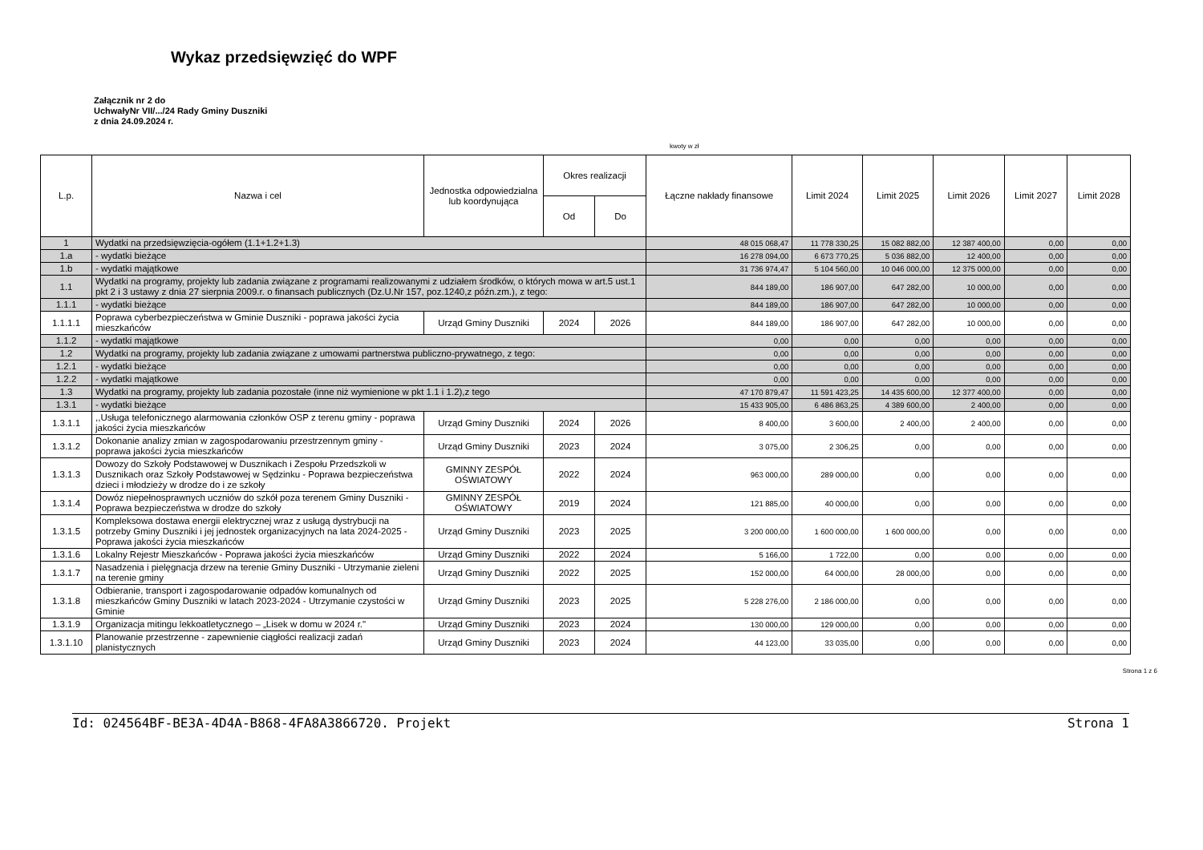Wykaz przedsięwzięć do WPF
Załącznik nr 2 do
UchwałyNr VII/.../24 Rady Gminy Duszniki
z dnia 24.09.2024 r.
kwoty w zł
| L.p. | Nazwa i cel | Jednostka odpowiedzialna lub koordynująca | Okres realizacji | | Łączne nakłady finansowe | Limit 2024 | Limit 2025 | Limit 2026 | Limit 2027 | Limit 2028 |
| --- | --- | --- | --- | --- | --- | --- | --- | --- | --- | --- |
| | | | Od | Do | | | | | | |
| 1 | Wydatki na przedsięwzięcia-ogółem (1.1+1.2+1.3) | | | | 48 015 068,47 | 11 778 330,25 | 15 082 882,00 | 12 387 400,00 | 0,00 | 0,00 |
| 1.a | - wydatki bieżące | | | | 16 278 094,00 | 6 673 770,25 | 5 036 882,00 | 12 400,00 | 0,00 | 0,00 |
| 1.b | - wydatki majątkowe | | | | 31 736 974,47 | 5 104 560,00 | 10 046 000,00 | 12 375 000,00 | 0,00 | 0,00 |
| 1.1 | Wydatki na programy, projekty lub zadania związane z programami realizowanymi z udziałem środków, o których mowa w art.5 ust.1 pkt 2 i 3 ustawy z dnia 27 sierpnia 2009.r. o finansach publicznych (Dz.U.Nr 157, poz.1240,z późn.zm.), z tego: | | | | 844 189,00 | 186 907,00 | 647 282,00 | 10 000,00 | 0,00 | 0,00 |
| 1.1.1 | - wydatki bieżące | | | | 844 189,00 | 186 907,00 | 647 282,00 | 10 000,00 | 0,00 | 0,00 |
| 1.1.1.1 | Poprawa cyberbezpieczeństwa w Gminie Duszniki - poprawa jakości życia mieszkańców | Urząd Gminy Duszniki | 2024 | 2026 | 844 189,00 | 186 907,00 | 647 282,00 | 10 000,00 | 0,00 | 0,00 |
| 1.1.2 | - wydatki majątkowe | | | | 0,00 | 0,00 | 0,00 | 0,00 | 0,00 | 0,00 |
| 1.2 | Wydatki na programy, projekty lub zadania związane z umowami partnerstwa publiczno-prywatnego, z tego: | | | | 0,00 | 0,00 | 0,00 | 0,00 | 0,00 | 0,00 |
| 1.2.1 | - wydatki bieżące | | | | 0,00 | 0,00 | 0,00 | 0,00 | 0,00 | 0,00 |
| 1.2.2 | - wydatki majątkowe | | | | 0,00 | 0,00 | 0,00 | 0,00 | 0,00 | 0,00 |
| 1.3 | Wydatki na programy, projekty lub zadania pozostałe (inne niż wymienione w pkt 1.1 i 1.2),z tego | | | | 47 170 879,47 | 11 591 423,25 | 14 435 600,00 | 12 377 400,00 | 0,00 | 0,00 |
| 1.3.1 | - wydatki bieżące | | | | 15 433 905,00 | 6 486 863,25 | 4 389 600,00 | 2 400,00 | 0,00 | 0,00 |
| 1.3.1.1 | ,,Usługa telefonicznego alarmowania członków OSP z terenu gminy - poprawa jakości życia mieszkańców | Urząd Gminy Duszniki | 2024 | 2026 | 8 400,00 | 3 600,00 | 2 400,00 | 2 400,00 | 0,00 | 0,00 |
| 1.3.1.2 | Dokonanie analizy zmian w zagospodarowaniu przestrzennym gminy - poprawa jakości życia mieszkańców | Urząd Gminy Duszniki | 2023 | 2024 | 3 075,00 | 2 306,25 | 0,00 | 0,00 | 0,00 | 0,00 |
| 1.3.1.3 | Dowozy do Szkoły Podstawowej w Dusznikach i Zespołu Przedszkoli w Dusznikach oraz Szkoły Podstawowej w Sędzinku - Poprawa bezpieczeństwa dzieci i młodzieży w drodze do i ze szkoły | GMINNY ZESPÓŁ OŚWIATOWY | 2022 | 2024 | 963 000,00 | 289 000,00 | 0,00 | 0,00 | 0,00 | 0,00 |
| 1.3.1.4 | Dowóz niepełnosprawnych uczniów do szkół poza terenem Gminy Duszniki - Poprawa bezpieczeństwa w drodze do szkoły | GMINNY ZESPÓŁ OŚWIATOWY | 2019 | 2024 | 121 885,00 | 40 000,00 | 0,00 | 0,00 | 0,00 | 0,00 |
| 1.3.1.5 | Kompleksowa dostawa energii elektrycznej wraz z usługą dystrybucji na potrzeby Gminy Duszniki i jej jednostek organizacyjnych na lata 2024-2025 - Poprawa jakości życia mieszkańców | Urząd Gminy Duszniki | 2023 | 2025 | 3 200 000,00 | 1 600 000,00 | 1 600 000,00 | 0,00 | 0,00 | 0,00 |
| 1.3.1.6 | Lokalny Rejestr Mieszkańców - Poprawa jakości życia mieszkańców | Urząd Gminy Duszniki | 2022 | 2024 | 5 166,00 | 1 722,00 | 0,00 | 0,00 | 0,00 | 0,00 |
| 1.3.1.7 | Nasadzenia i pielęgnacja drzew na terenie Gminy Duszniki - Utrzymanie zieleni na terenie gminy | Urząd Gminy Duszniki | 2022 | 2025 | 152 000,00 | 64 000,00 | 28 000,00 | 0,00 | 0,00 | 0,00 |
| 1.3.1.8 | Odbieranie, transport i zagospodarowanie odpadów komunalnych od mieszkańców Gminy Duszniki w latach 2023-2024 - Utrzymanie czystości w Gminie | Urząd Gminy Duszniki | 2023 | 2025 | 5 228 276,00 | 2 186 000,00 | 0,00 | 0,00 | 0,00 | 0,00 |
| 1.3.1.9 | Organizacja mitingu lekkoatletycznego – „Lisek w domu w 2024 r." | Urząd Gminy Duszniki | 2023 | 2024 | 130 000,00 | 129 000,00 | 0,00 | 0,00 | 0,00 | 0,00 |
| 1.3.1.10 | Planowanie przestrzenne - zapewnienie ciągłości realizacji zadań planistycznych | Urząd Gminy Duszniki | 2023 | 2024 | 44 123,00 | 33 035,00 | 0,00 | 0,00 | 0,00 | 0,00 |
Strona 1 z 6
Id: 024564BF-BE3A-4D4A-B868-4FA8A3866720. Projekt Strona 1